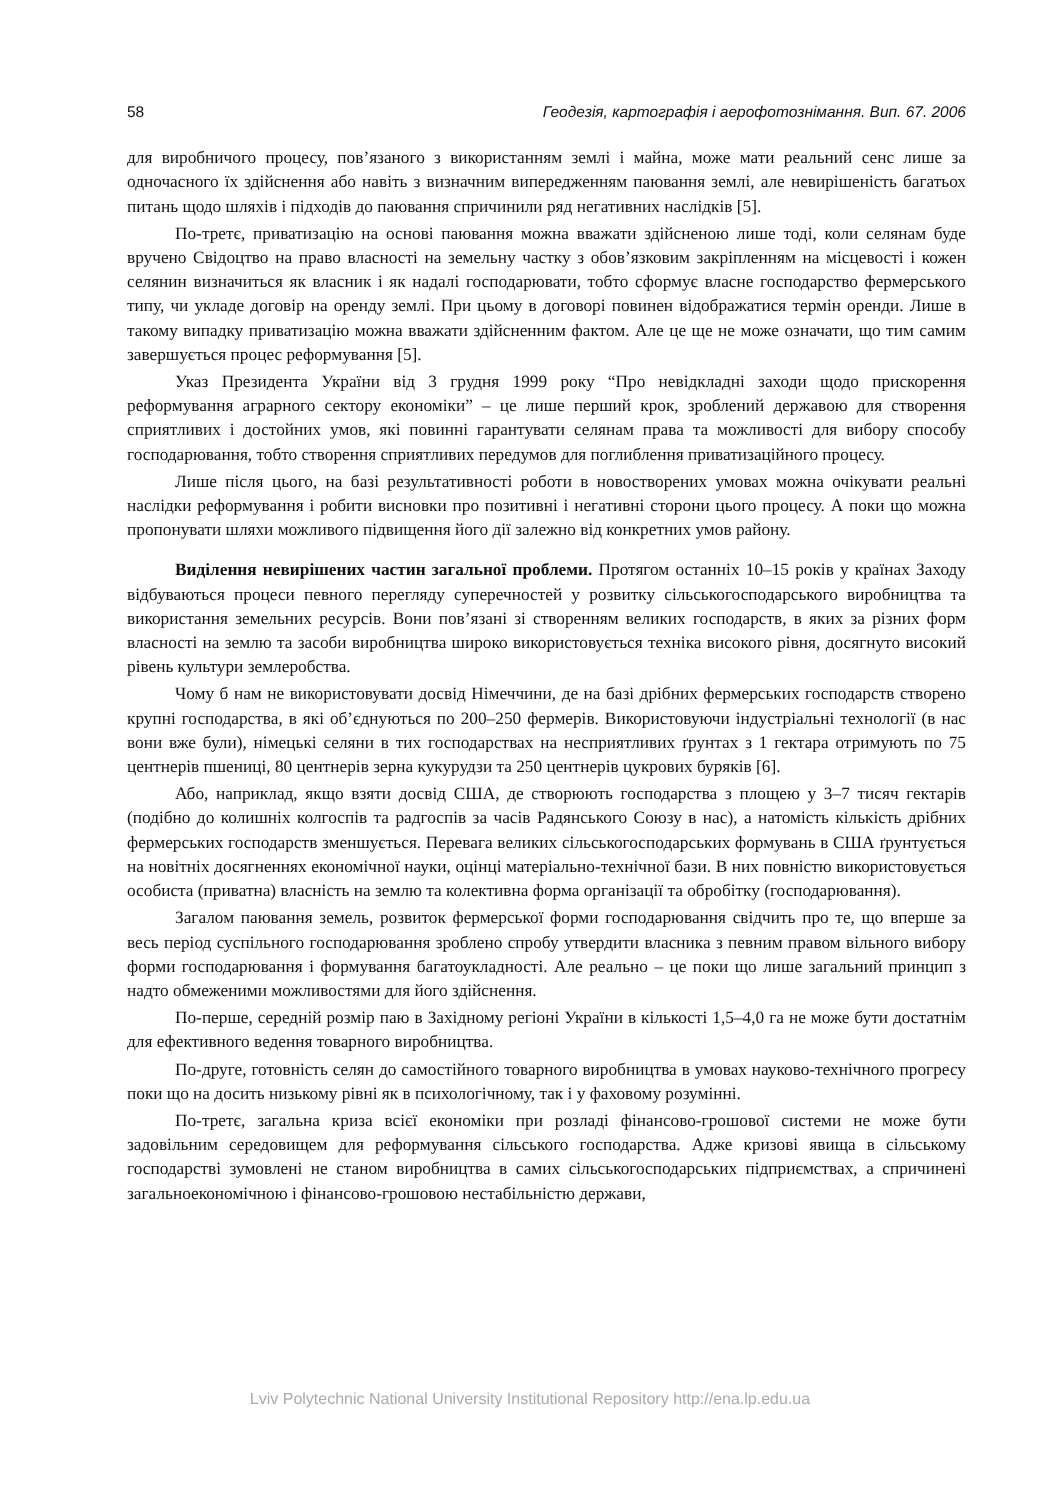58 Геодезія, картографія і аерофотознімання. Вип. 67. 2006
для виробничого процесу, пов’язаного з використанням землі і майна, може мати реальний сенс лише за одночасного їх здійснення або навіть з визначним випередженням паювання землі, але невирішеність багатьох питань щодо шляхів і підходів до паювання спричинили ряд негативних наслідків [5].
По-третє, приватизацію на основі паювання можна вважати здійсненою лише тоді, коли селянам буде вручено Свідоцтво на право власності на земельну частку з обов’язковим закріпленням на місцевості і кожен селянин визначиться як власник і як надалі господарювати, тобто сформує власне господарство фермерського типу, чи укладе договір на оренду землі. При цьому в договорі повинен відображатися термін оренди. Лише в такому випадку приватизацію можна вважати здійсненним фактом. Але це ще не може означати, що тим самим завершується процес реформування [5].
Указ Президента України від 3 грудня 1999 року “Про невідкладні заходи щодо прискорення реформування аграрного сектору економіки” – це лише перший крок, зроблений державою для створення сприятливих і достойних умов, які повинні гарантувати селянам права та можливості для вибору способу господарювання, тобто створення сприятливих передумов для поглиблення приватизаційного процесу.
Лише після цього, на базі результативності роботи в новостворених умовах можна очікувати реальні наслідки реформування і робити висновки про позитивні і негативні сторони цього процесу. А поки що можна пропонувати шляхи можливого підвищення його дії залежно від конкретних умов району.
Виділення невирішених частин загальної проблеми. Протягом останніх 10–15 років у країнах Заходу відбуваються процеси певного перегляду суперечностей у розвитку сільськогосподарського виробництва та використання земельних ресурсів. Вони пов’язані зі створенням великих господарств, в яких за різних форм власності на землю та засоби виробництва широко використовується техніка високого рівня, досягнуто високий рівень культури землеробства.
Чому б нам не використовувати досвід Німеччини, де на базі дрібних фермерських господарств створено крупні господарства, в які об’єднуються по 200–250 фермерів. Використовуючи індустріальні технології (в нас вони вже були), німецькі селяни в тих господарствах на несприятливих ґрунтах з 1 гектара отримують по 75 центнерів пшениці, 80 центнерів зерна кукурудзи та 250 центнерів цукрових буряків [6].
Або, наприклад, якщо взяти досвід США, де створюють господарства з площею у 3–7 тисяч гектарів (подібно до колишніх колгоспів та радгоспів за часів Радянського Союзу в нас), а натомість кількість дрібних фермерських господарств зменшується. Перевага великих сільськогосподарських формувань в США ґрунтується на новітніх досягненнях економічної науки, оцінці матеріально-технічної бази. В них повністю використовується особиста (приватна) власність на землю та колективна форма організації та обробітку (господарювання).
Загалом паювання земель, розвиток фермерської форми господарювання свідчить про те, що вперше за весь період суспільного господарювання зроблено спробу утвердити власника з певним правом вільного вибору форми господарювання і формування багатоукладності. Але реально – це поки що лише загальний принцип з надто обмеженими можливостями для його здійснення.
По-перше, середній розмір паю в Західному регіоні України в кількості 1,5–4,0 га не може бути достатнім для ефективного ведення товарного виробництва.
По-друге, готовність селян до самостійного товарного виробництва в умовах науково-технічного прогресу поки що на досить низькому рівні як в психологічному, так і у фаховому розумінні.
По-третє, загальна криза всієї економіки при розладі фінансово-грошової системи не може бути задовільним середовищем для реформування сільського господарства. Адже кризові явища в сільському господарстві зумовлені не станом виробництва в самих сільськогосподарських підприємствах, а спричинені загальноекономічною і фінансово-грошовою нестабільністю держави,
Lviv Polytechnic National University Institutional Repository http://ena.lp.edu.ua